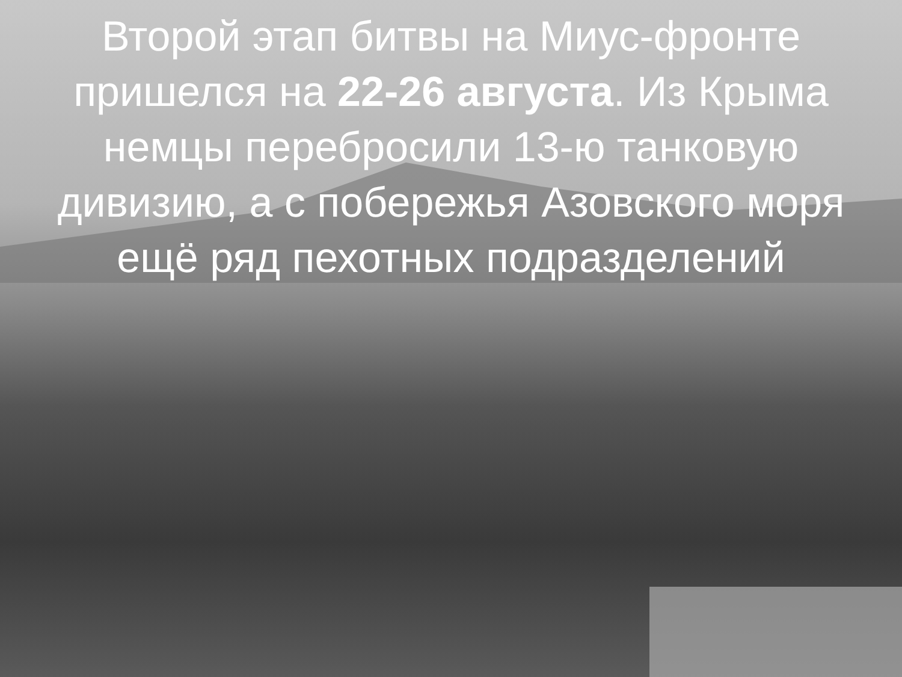Второй этап битвы на Миус-фронте пришелся на 22-26 августа. Из Крыма немцы перебросили 13-ю танковую дивизию, а с побережья Азовского моря ещё ряд пехотных подразделений